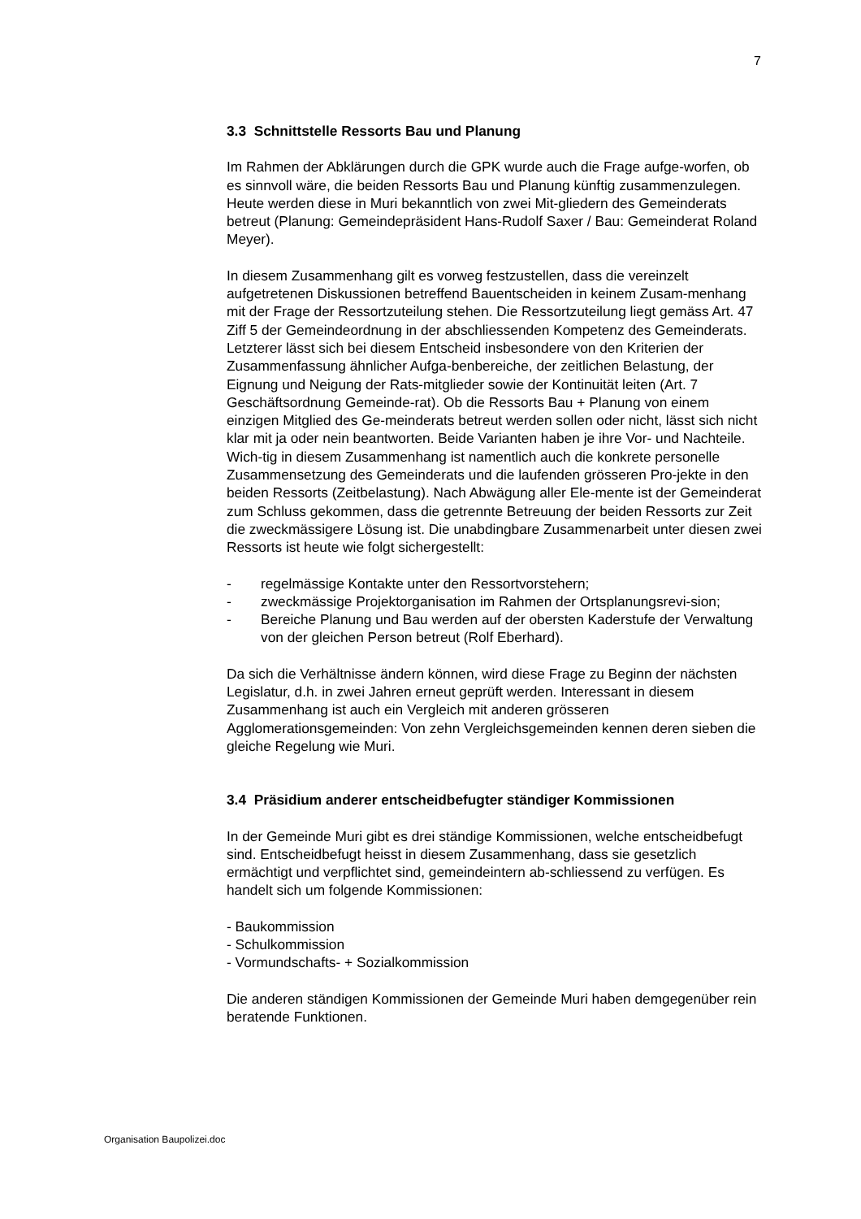7
3.3 Schnittstelle Ressorts Bau und Planung
Im Rahmen der Abklärungen durch die GPK wurde auch die Frage aufge-worfen, ob es sinnvoll wäre, die beiden Ressorts Bau und Planung künftig zusammenzulegen. Heute werden diese in Muri bekanntlich von zwei Mit-gliedern des Gemeinderats betreut (Planung: Gemeindepräsident Hans-Rudolf Saxer / Bau: Gemeinderat Roland Meyer).
In diesem Zusammenhang gilt es vorweg festzustellen, dass die vereinzelt aufgetretenen Diskussionen betreffend Bauentscheiden in keinem Zusam-menhang mit der Frage der Ressortzuteilung stehen. Die Ressortzuteilung liegt gemäss Art. 47 Ziff 5 der Gemeindeordnung in der abschliessenden Kompetenz des Gemeinderats. Letzterer lässt sich bei diesem Entscheid insbesondere von den Kriterien der Zusammenfassung ähnlicher Aufga-benbereiche, der zeitlichen Belastung, der Eignung und Neigung der Rats-mitglieder sowie der Kontinuität leiten (Art. 7 Geschäftsordnung Gemeinde-rat). Ob die Ressorts Bau + Planung von einem einzigen Mitglied des Ge-meinderats betreut werden sollen oder nicht, lässt sich nicht klar mit ja oder nein beantworten. Beide Varianten haben je ihre Vor- und Nachteile. Wich-tig in diesem Zusammenhang ist namentlich auch die konkrete personelle Zusammensetzung des Gemeinderats und die laufenden grösseren Pro-jekte in den beiden Ressorts (Zeitbelastung). Nach Abwägung aller Ele-mente ist der Gemeinderat zum Schluss gekommen, dass die getrennte Betreuung der beiden Ressorts zur Zeit die zweckmässigere Lösung ist. Die unabdingbare Zusammenarbeit unter diesen zwei Ressorts ist heute wie folgt sichergestellt:
- regelmässige Kontakte unter den Ressortvorstehern;
- zweckmässige Projektorganisation im Rahmen der Ortsplanungsrevi-sion;
- Bereiche Planung und Bau werden auf der obersten Kaderstufe der Verwaltung von der gleichen Person betreut (Rolf Eberhard).
Da sich die Verhältnisse ändern können, wird diese Frage zu Beginn der nächsten Legislatur, d.h. in zwei Jahren erneut geprüft werden. Interessant in diesem Zusammenhang ist auch ein Vergleich mit anderen grösseren Agglomerationsgemeinden: Von zehn Vergleichsgemeinden kennen deren sieben die gleiche Regelung wie Muri.
3.4 Präsidium anderer entscheidbefugter ständiger Kommissionen
In der Gemeinde Muri gibt es drei ständige Kommissionen, welche entscheidbefugt sind. Entscheidbefugt heisst in diesem Zusammenhang, dass sie gesetzlich ermächtigt und verpflichtet sind, gemeindeintern ab-schliessend zu verfügen. Es handelt sich um folgende Kommissionen:
- Baukommission
- Schulkommission
- Vormundschafts- + Sozialkommission
Die anderen ständigen Kommissionen der Gemeinde Muri haben demgegenüber rein beratende Funktionen.
Organisation Baupolizei.doc